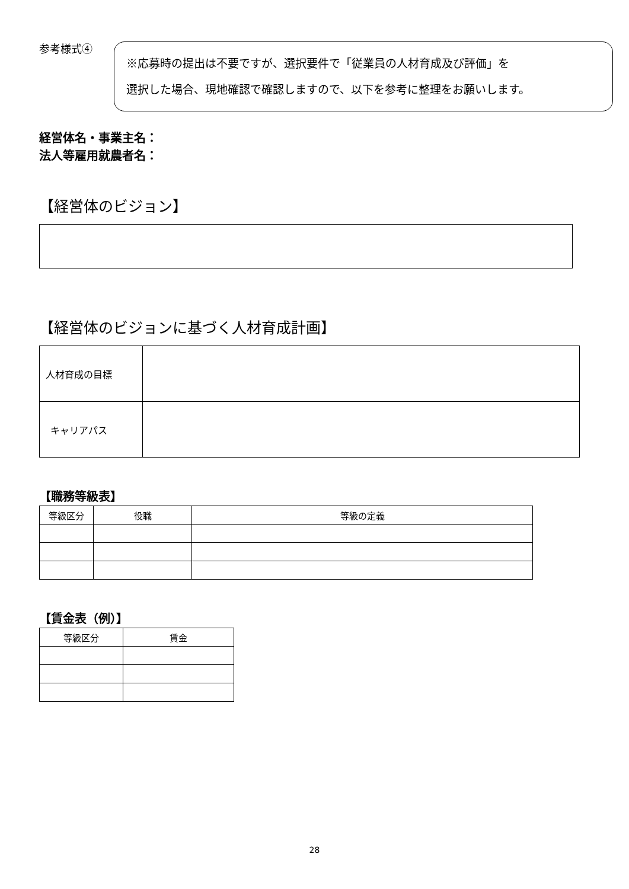参考様式④
※応募時の提出は不要ですが、選択要件で「従業員の人材育成及び評価」を
選択した場合、現地確認で確認しますので、以下を参考に整理をお願いします。
経営体名・事業主名：
法人等雇用就農者名：
【経営体のビジョン】
【経営体のビジョンに基づく人材育成計画】
| 人材育成の目標 | |
| キャリアパス | |
【職務等級表】
| 等級区分 | 役職 | 等級の定義 |
| --- | --- | --- |
【賃金表（例）】
| 等級区分 | 賃金 |
| --- | --- |
28